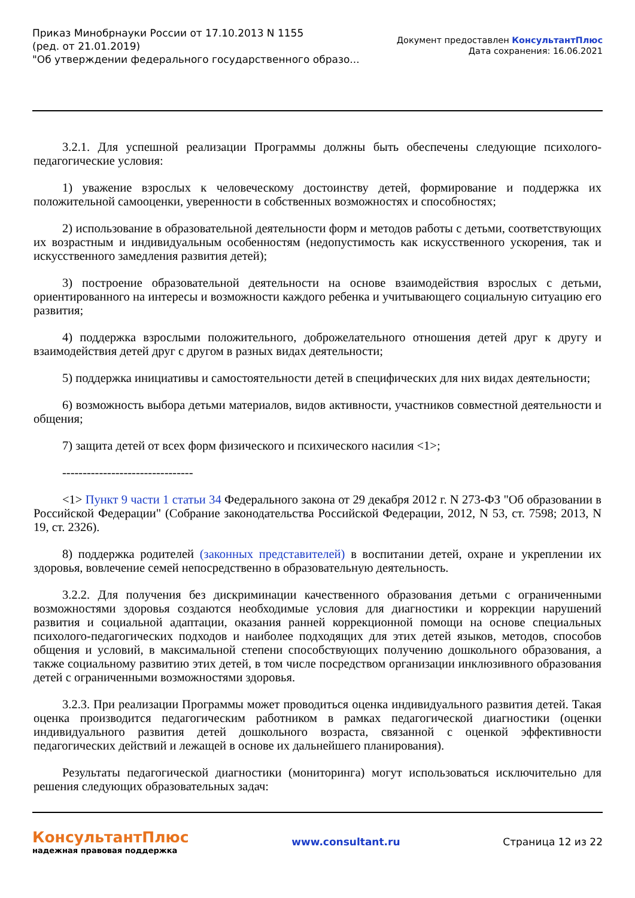Приказ Минобрнауки России от 17.10.2013 N 1155
(ред. от 21.01.2019)
"Об утверждении федерального государственного образо...
Документ предоставлен КонсультантПлюс
Дата сохранения: 16.06.2021
3.2.1. Для успешной реализации Программы должны быть обеспечены следующие психолого-педагогические условия:
1) уважение взрослых к человеческому достоинству детей, формирование и поддержка их положительной самооценки, уверенности в собственных возможностях и способностях;
2) использование в образовательной деятельности форм и методов работы с детьми, соответствующих их возрастным и индивидуальным особенностям (недопустимость как искусственного ускорения, так и искусственного замедления развития детей);
3) построение образовательной деятельности на основе взаимодействия взрослых с детьми, ориентированного на интересы и возможности каждого ребенка и учитывающего социальную ситуацию его развития;
4) поддержка взрослыми положительного, доброжелательного отношения детей друг к другу и взаимодействия детей друг с другом в разных видах деятельности;
5) поддержка инициативы и самостоятельности детей в специфических для них видах деятельности;
6) возможность выбора детьми материалов, видов активности, участников совместной деятельности и общения;
7) защита детей от всех форм физического и психического насилия <1>;
--------------------------------
<1> Пункт 9 части 1 статьи 34 Федерального закона от 29 декабря 2012 г. N 273-ФЗ "Об образовании в Российской Федерации" (Собрание законодательства Российской Федерации, 2012, N 53, ст. 7598; 2013, N 19, ст. 2326).
8) поддержка родителей (законных представителей) в воспитании детей, охране и укреплении их здоровья, вовлечение семей непосредственно в образовательную деятельность.
3.2.2. Для получения без дискриминации качественного образования детьми с ограниченными возможностями здоровья создаются необходимые условия для диагностики и коррекции нарушений развития и социальной адаптации, оказания ранней коррекционной помощи на основе специальных психолого-педагогических подходов и наиболее подходящих для этих детей языков, методов, способов общения и условий, в максимальной степени способствующих получению дошкольного образования, а также социальному развитию этих детей, в том числе посредством организации инклюзивного образования детей с ограниченными возможностями здоровья.
3.2.3. При реализации Программы может проводиться оценка индивидуального развития детей. Такая оценка производится педагогическим работником в рамках педагогической диагностики (оценки индивидуального развития детей дошкольного возраста, связанной с оценкой эффективности педагогических действий и лежащей в основе их дальнейшего планирования).
Результаты педагогической диагностики (мониторинга) могут использоваться исключительно для решения следующих образовательных задач:
КонсультантПлюс
надежная правовая поддержка
www.consultant.ru Страница 12 из 22